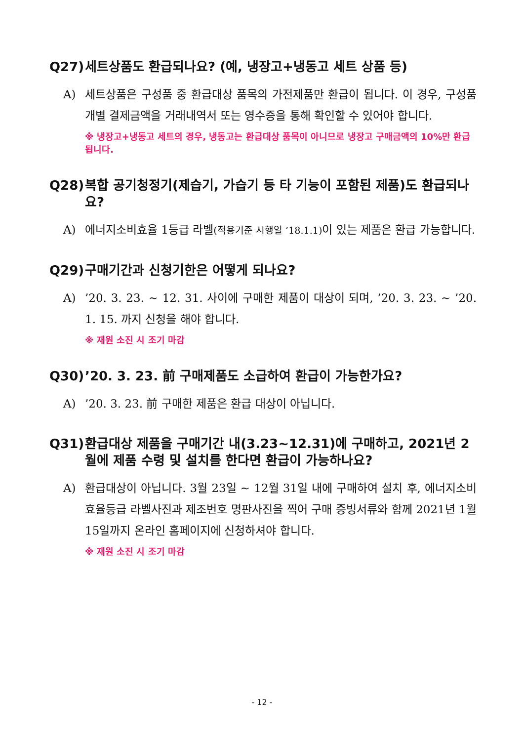Q27) 세트상품도 환급되나요? (예, 냉장고+냉동고 세트 상품 등)
A) 세트상품은 구성품 중 환급대상 품목의 가전제품만 환급이 됩니다. 이 경우, 구성품 개별 결제금액을 거래내역서 또는 영수증을 통해 확인할 수 있어야 합니다.
※ 냉장고+냉동고 세트의 경우, 냉동고는 환급대상 품목이 아니므로 냉장고 구매금액의 10%만 환급 됩니다.
Q28) 복합 공기청정기(제습기, 가습기 등 타 기능이 포함된 제품)도 환급되나요?
A) 에너지소비효율 1등급 라벨(적용기준 시행일 ’18.1.1) 이 있는 제품은 환급 가능합니다.
Q29) 구매기간과 신청기한은 어떻게 되나요?
A)’20. 3. 23. ~ 12. 31. 사이에 구매한 제품이 대상이 되며, ’20. 3. 23. ~ ’20. 1. 15. 까지 신청을 해야 합니다.
※ 재원 소진 시 조기 마감
Q30)’20. 3. 23. 前 구매제품도 소급하여 환급이 가능한가요?
A)’20. 3. 23. 前 구매한 제품은 환급 대상이 아닙니다.
Q31) 환급대상 제품을 구매기간 내(3.23~12.31)에 구매하고, 2021년 2월에 제품 수령 및 설치를 한다면 환급이 가능하나요?
A) 환급대상이 아닙니다. 3월 23일 ~ 12월 31일 내에 구매하여 설치 후, 에너지소비효율등급 라벨사진과 제조번호 명판사진을 찍어 구매 증빙서류와 함께 2021년 1월 15일까지 온라인 홈페이지에 신청하셔야 합니다.
※ 재원 소진 시 조기 마감
- 12 -